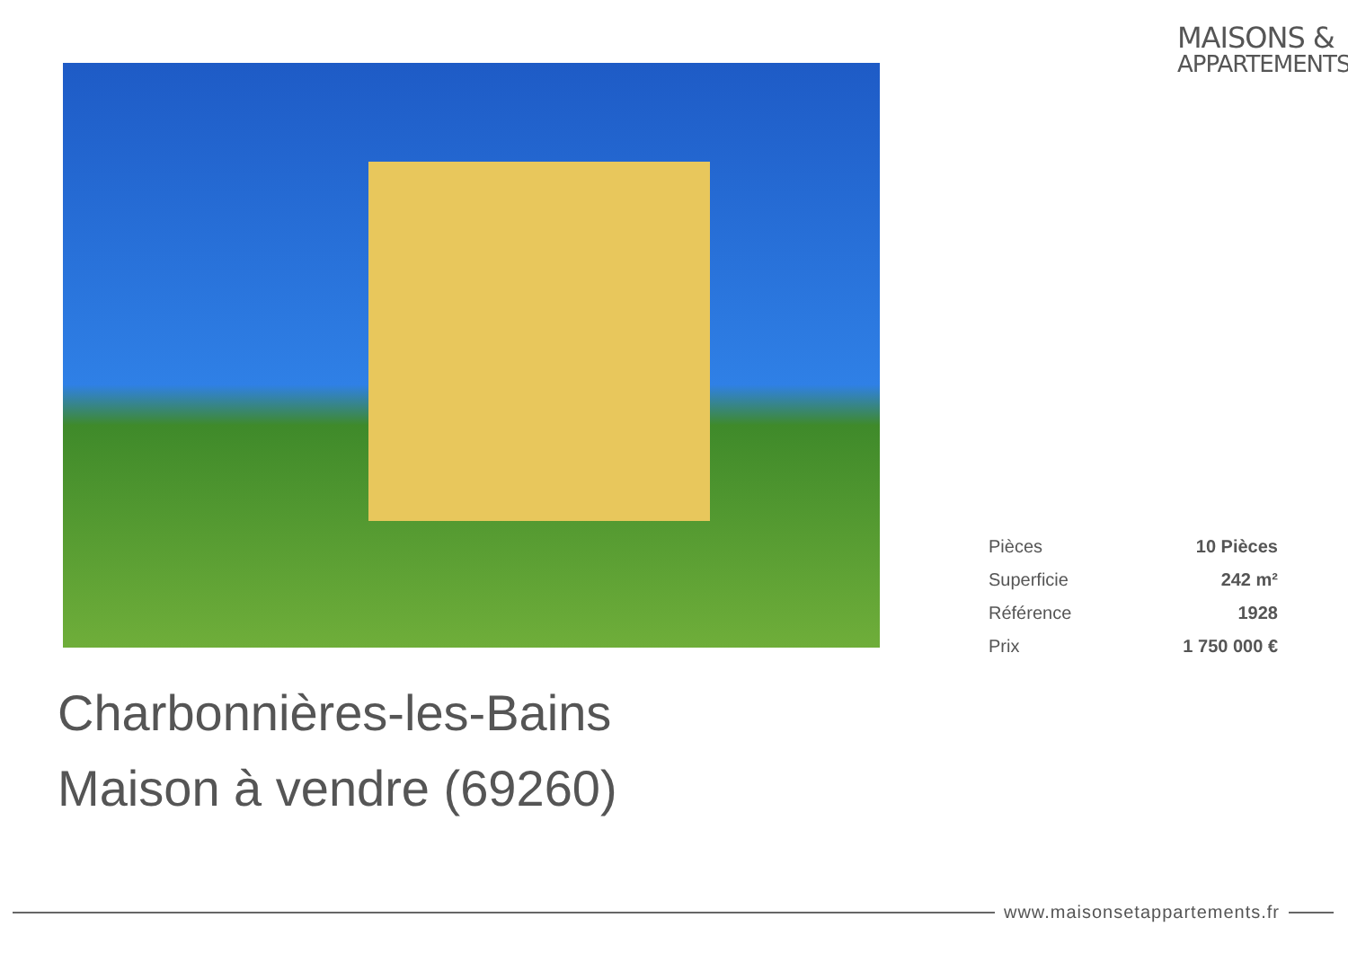MAISONS &
APPARTEMENTS
| Pièces | 10 Pièces |
| Superficie | 242 m² |
| Référence | 1928 |
| Prix | 1 750 000 € |
Charbonnières-les-Bains
Maison à vendre (69260)
www.maisonsetappartements.fr